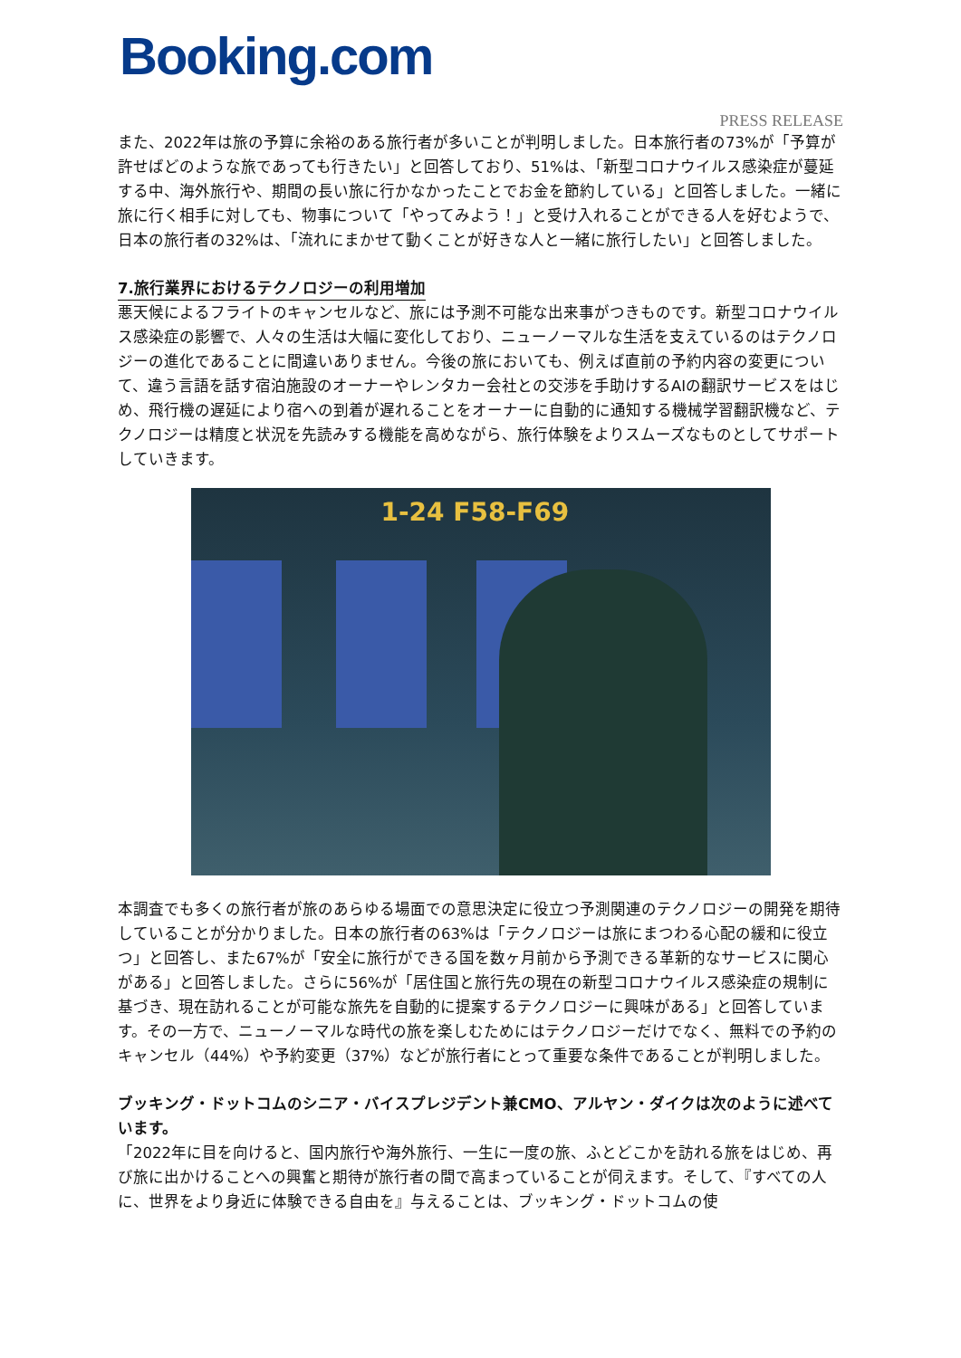Booking.com
PRESS RELEASE
また、2022年は旅の予算に余裕のある旅行者が多いことが判明しました。日本旅行者の73%が「予算が許せばどのような旅であっても行きたい」と回答しており、51%は、「新型コロナウイルス感染症が蔓延する中、海外旅行や、期間の長い旅に行かなかったことでお金を節約している」と回答しました。一緒に旅に行く相手に対しても、物事について「やってみよう！」と受け入れることができる人を好むようで、日本の旅行者の32%は、「流れにまかせて動くことが好きな人と一緒に旅行したい」と回答しました。
7.旅行業界におけるテクノロジーの利用増加
悪天候によるフライトのキャンセルなど、旅には予測不可能な出来事がつきものです。新型コロナウイルス感染症の影響で、人々の生活は大幅に変化しており、ニューノーマルな生活を支えているのはテクノロジーの進化であることに間違いありません。今後の旅においても、例えば直前の予約内容の変更について、違う言語を話す宿泊施設のオーナーやレンタカー会社との交渉を手助けするAIの翻訳サービスをはじめ、飛行機の遅延により宿への到着が遅れることをオーナーに自動的に通知する機械学習翻訳機など、テクノロジーは精度と状況を先読みする機能を高めながら、旅行体験をよりスムーズなものとしてサポートしていきます。
1-24 F58-F69
本調査でも多くの旅行者が旅のあらゆる場面での意思決定に役立つ予測関連のテクノロジーの開発を期待していることが分かりました。日本の旅行者の63%は「テクノロジーは旅にまつわる心配の緩和に役立つ」と回答し、また67%が「安全に旅行ができる国を数ヶ月前から予測できる革新的なサービスに関心がある」と回答しました。さらに56%が「居住国と旅行先の現在の新型コロナウイルス感染症の規制に基づき、現在訪れることが可能な旅先を自動的に提案するテクノロジーに興味がある」と回答しています。その一方で、ニューノーマルな時代の旅を楽しむためにはテクノロジーだけでなく、無料での予約のキャンセル（44%）や予約変更（37%）などが旅行者にとって重要な条件であることが判明しました。
ブッキング・ドットコムのシニア・バイスプレジデント兼CMO、アルヤン・ダイクは次のように述べています。
「2022年に目を向けると、国内旅行や海外旅行、一生に一度の旅、ふとどこかを訪れる旅をはじめ、再び旅に出かけることへの興奮と期待が旅行者の間で高まっていることが伺えます。そして、『すべての人に、世界をより身近に体験できる自由を』与えることは、ブッキング・ドットコムの使